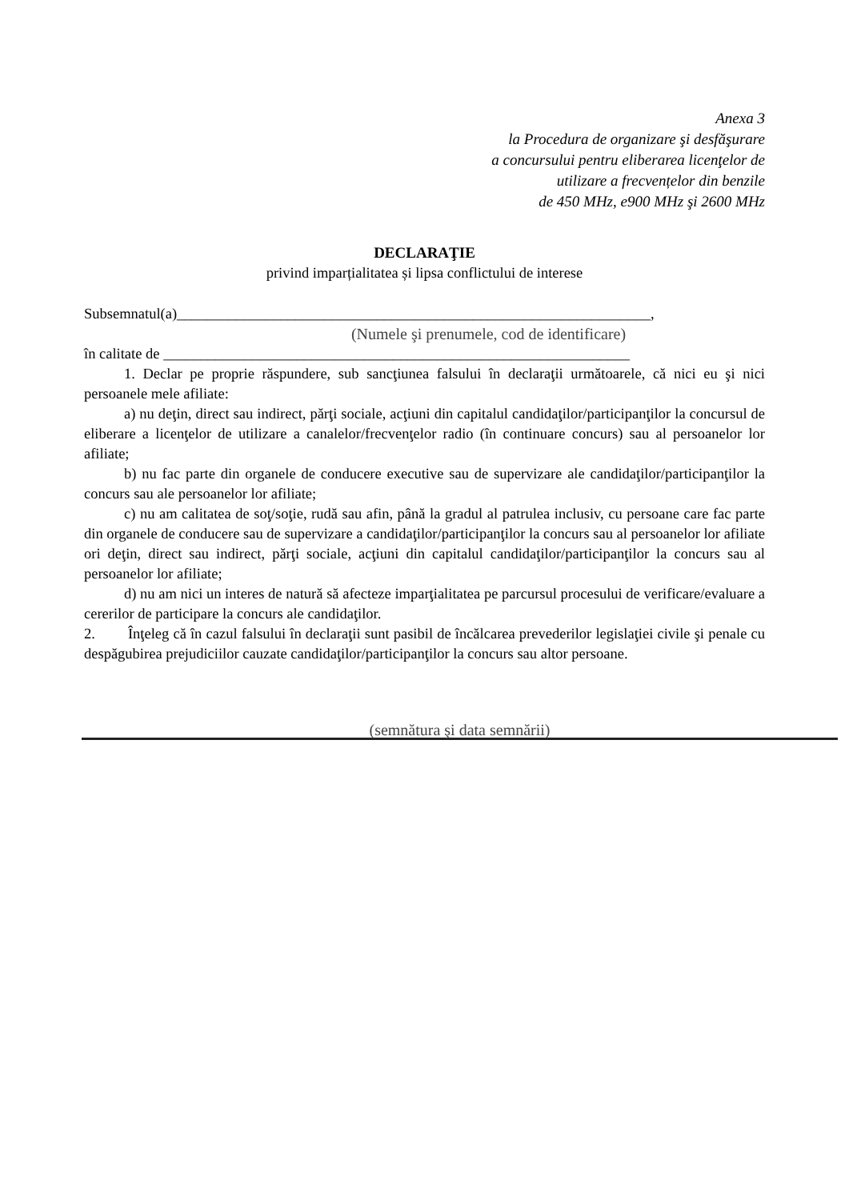Anexa 3
la Procedura de organizare şi desfăşurare
a concursului pentru eliberarea licenţelor de
utilizare a frecvențelor din benzile
de 450 MHz, e900 MHz şi 2600 MHz
DECLARAŢIE
privind imparțialitatea și lipsa conflictului de interese
Subsemnatul(a)________________________________________________________________,
(Numele şi prenumele, cod de identificare)
în calitate de _______________________________________________________________
1. Declar pe proprie răspundere, sub sancţiunea falsului în declaraţii următoarele, că nici eu şi nici persoanele mele afiliate:
a) nu deţin, direct sau indirect, părţi sociale, acţiuni din capitalul candidaţilor/participanţilor la concursul de eliberare a licenţelor de utilizare a canalelor/frecvenţelor radio (în continuare concurs) sau al persoanelor lor afiliate;
b) nu fac parte din organele de conducere executive sau de supervizare ale candidaţilor/participanţilor la concurs sau ale persoanelor lor afiliate;
c) nu am calitatea de soţ/soţie, rudă sau afin, până la gradul al patrulea inclusiv, cu persoane care fac parte din organele de conducere sau de supervizare a candidaţilor/participanţilor la concurs sau al persoanelor lor afiliate ori deţin, direct sau indirect, părţi sociale, acţiuni din capitalul candidaţilor/participanţilor la concurs sau al persoanelor lor afiliate;
d) nu am nici un interes de natură să afecteze imparţialitatea pe parcursul procesului de verificare/evaluare a cererilor de participare la concurs ale candidaţilor.
2. Înţeleg că în cazul falsului în declaraţii sunt pasibil de încălcarea prevederilor legislaţiei civile şi penale cu despăgubirea prejudiciilor cauzate candidaţilor/participanţilor la concurs sau altor persoane.
(semnătura şi data semnării)